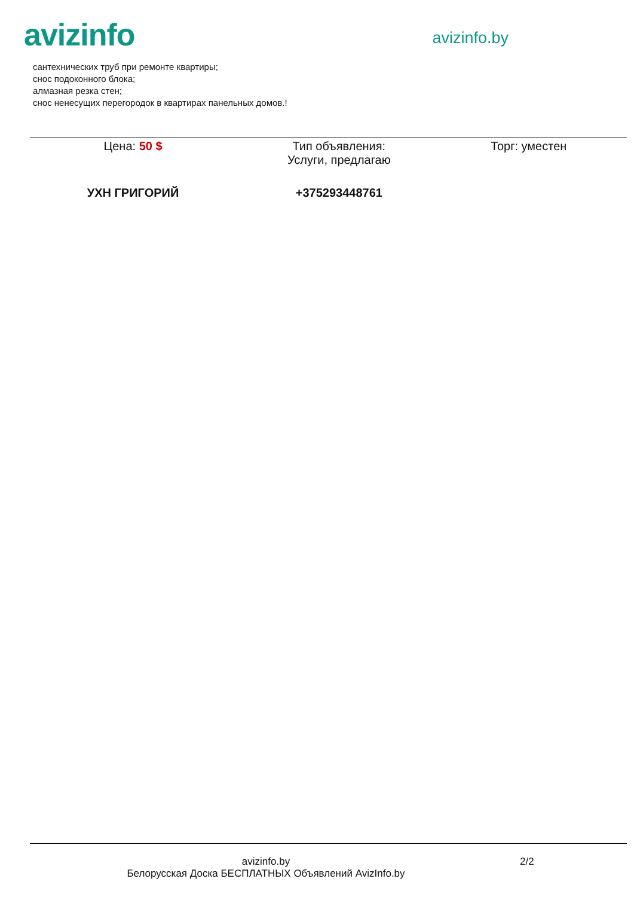avizinfo
avizinfo.by
сантехнических труб при ремонте квартиры;
снос подоконного блока;
алмазная резка стен;
снос ненесущих перегородок в квартирах панельных домов.!
| Цена: 50 $ | Тип объявления: Услуги, предлагаю | Торг: уместен |
| УХН ГРИГОРИЙ | +375293448761 | |
avizinfo.by
Белорусская Доска БЕСПЛАТНЫХ Объявлений AvizInfo.by
2/2